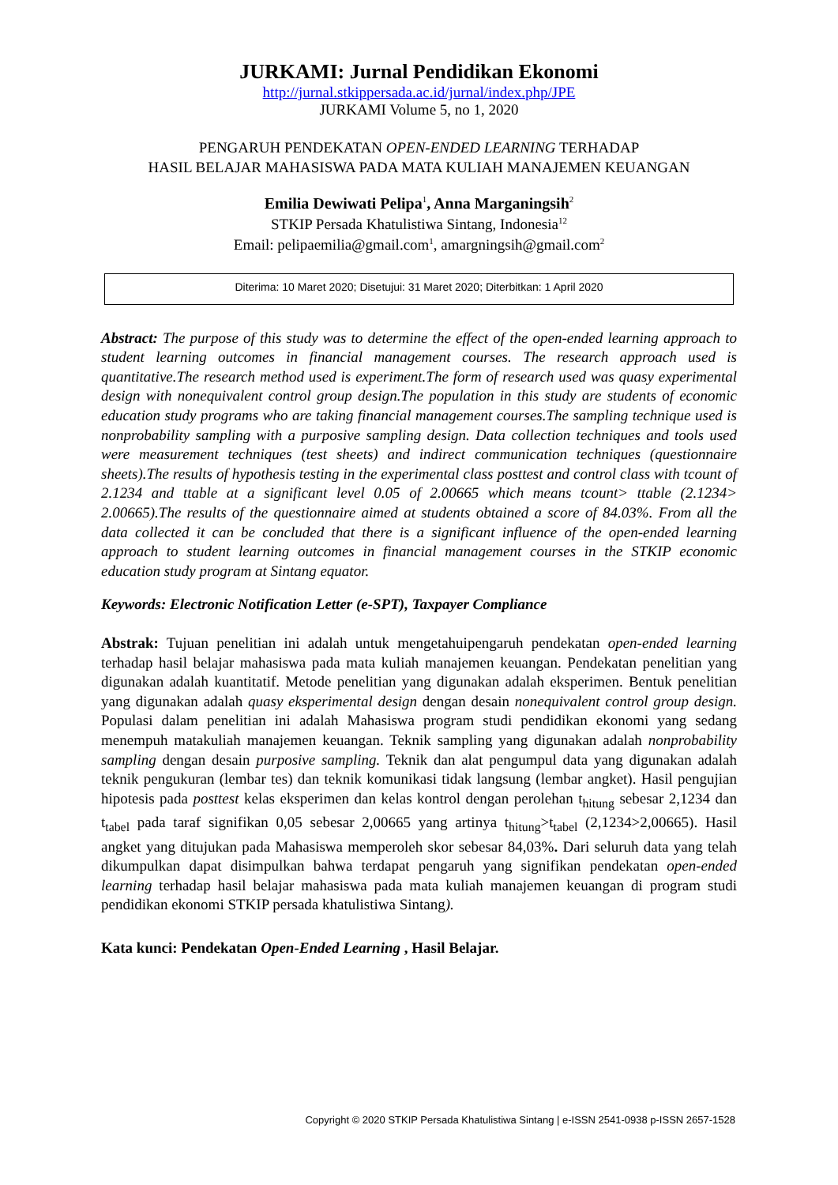JURKAMI: Jurnal Pendidikan Ekonomi
http://jurnal.stkippersada.ac.id/jurnal/index.php/JPE
JURKAMI Volume 5, no 1, 2020
PENGARUH PENDEKATAN OPEN-ENDED LEARNING TERHADAP
HASIL BELAJAR MAHASISWA PADA MATA KULIAH MANAJEMEN KEUANGAN
Emilia Dewiwati Pelipa<sup>1</sup>, Anna Marganingsih<sup>2</sup>
STKIP Persada Khatulistiwa Sintang, Indonesia<sup>12</sup>
Email: pelipaemilia@gmail.com<sup>1</sup>, amargningsih@gmail.com<sup>2</sup>
Diterima: 10 Maret 2020; Disetujui: 31 Maret 2020; Diterbitkan: 1 April 2020
Abstract: The purpose of this study was to determine the effect of the open-ended learning approach to student learning outcomes in financial management courses. The research approach used is quantitative.The research method used is experiment.The form of research used was quasy experimental design with nonequivalent control group design.The population in this study are students of economic education study programs who are taking financial management courses.The sampling technique used is nonprobability sampling with a purposive sampling design. Data collection techniques and tools used were measurement techniques (test sheets) and indirect communication techniques (questionnaire sheets).The results of hypothesis testing in the experimental class posttest and control class with tcount of 2.1234 and ttable at a significant level 0.05 of 2.00665 which means tcount> ttable (2.1234> 2.00665).The results of the questionnaire aimed at students obtained a score of 84.03%. From all the data collected it can be concluded that there is a significant influence of the open-ended learning approach to student learning outcomes in financial management courses in the STKIP economic education study program at Sintang equator.
Keywords: Electronic Notification Letter (e-SPT), Taxpayer Compliance
Abstrak: Tujuan penelitian ini adalah untuk mengetahuipengaruh pendekatan open-ended learning terhadap hasil belajar mahasiswa pada mata kuliah manajemen keuangan. Pendekatan penelitian yang digunakan adalah kuantitatif. Metode penelitian yang digunakan adalah eksperimen. Bentuk penelitian yang digunakan adalah quasy eksperimental design dengan desain nonequivalent control group design. Populasi dalam penelitian ini adalah Mahasiswa program studi pendidikan ekonomi yang sedang menempuh matakuliah manajemen keuangan. Teknik sampling yang digunakan adalah nonprobability sampling dengan desain purposive sampling. Teknik dan alat pengumpul data yang digunakan adalah teknik pengukuran (lembar tes) dan teknik komunikasi tidak langsung (lembar angket). Hasil pengujian hipotesis pada posttest kelas eksperimen dan kelas kontrol dengan perolehan t<sub>hitung</sub> sebesar 2,1234 dan t<sub>tabel</sub> pada taraf signifikan 0,05 sebesar 2,00665 yang artinya t<sub>hitung</sub>>t<sub>tabel</sub> (2,1234>2,00665). Hasil angket yang ditujukan pada Mahasiswa memperoleh skor sebesar 84,03%. Dari seluruh data yang telah dikumpulkan dapat disimpulkan bahwa terdapat pengaruh yang signifikan pendekatan open-ended learning terhadap hasil belajar mahasiswa pada mata kuliah manajemen keuangan di program studi pendidikan ekonomi STKIP persada khatulistiwa Sintang).
Kata kunci: Pendekatan Open-Ended Learning , Hasil Belajar.
Copyright © 2020 STKIP Persada Khatulistiwa Sintang | e-ISSN 2541-0938 p-ISSN 2657-1528